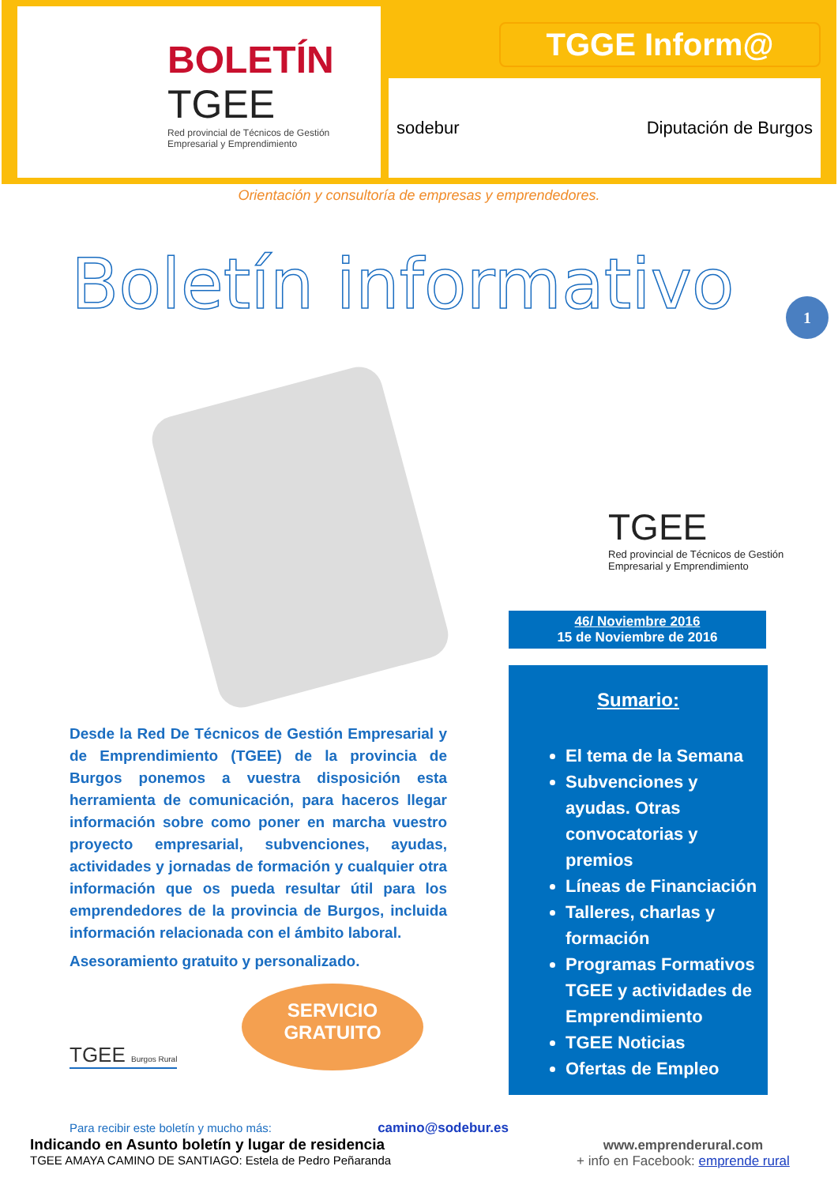BOLETÍN
TGEE
Red provincial de Técnicos de Gestión Empresarial y Emprendimiento
TGGE Inform@
sodebur Diputación de Burgos
Orientación y consultoría de empresas y emprendedores.
Boletín informativo
1
TGEE
Red provincial de Técnicos de Gestión Empresarial y Emprendimiento
46/ Noviembre 2016
15 de Noviembre de 2016
Sumario:
El tema de la Semana
Subvenciones y ayudas. Otras convocatorias y premios
Líneas de Financiación
Talleres, charlas y formación
Programas Formativos TGEE y actividades de Emprendimiento
TGEE Noticias
Ofertas de Empleo
Desde la Red De Técnicos de Gestión Empresarial y de Emprendimiento (TGEE) de la provincia de Burgos ponemos a vuestra disposición esta herramienta de comunicación, para haceros llegar información sobre como poner en marcha vuestro proyecto empresarial, subvenciones, ayudas, actividades y jornadas de formación y cualquier otra información que os pueda resultar útil para los emprendedores de la provincia de Burgos, incluida información relacionada con el ámbito laboral.
Asesoramiento gratuito y personalizado.
TGEE Burgos Rural
SERVICIO
GRATUITO
Para recibir este boletín y mucho más: camino@sodebur.es
Indicando en Asunto boletín y lugar de residencia
TGEE AMAYA CAMINO DE SANTIAGO: Estela de Pedro Peñaranda
www.emprenderural.com
+ info en Facebook: emprende rural